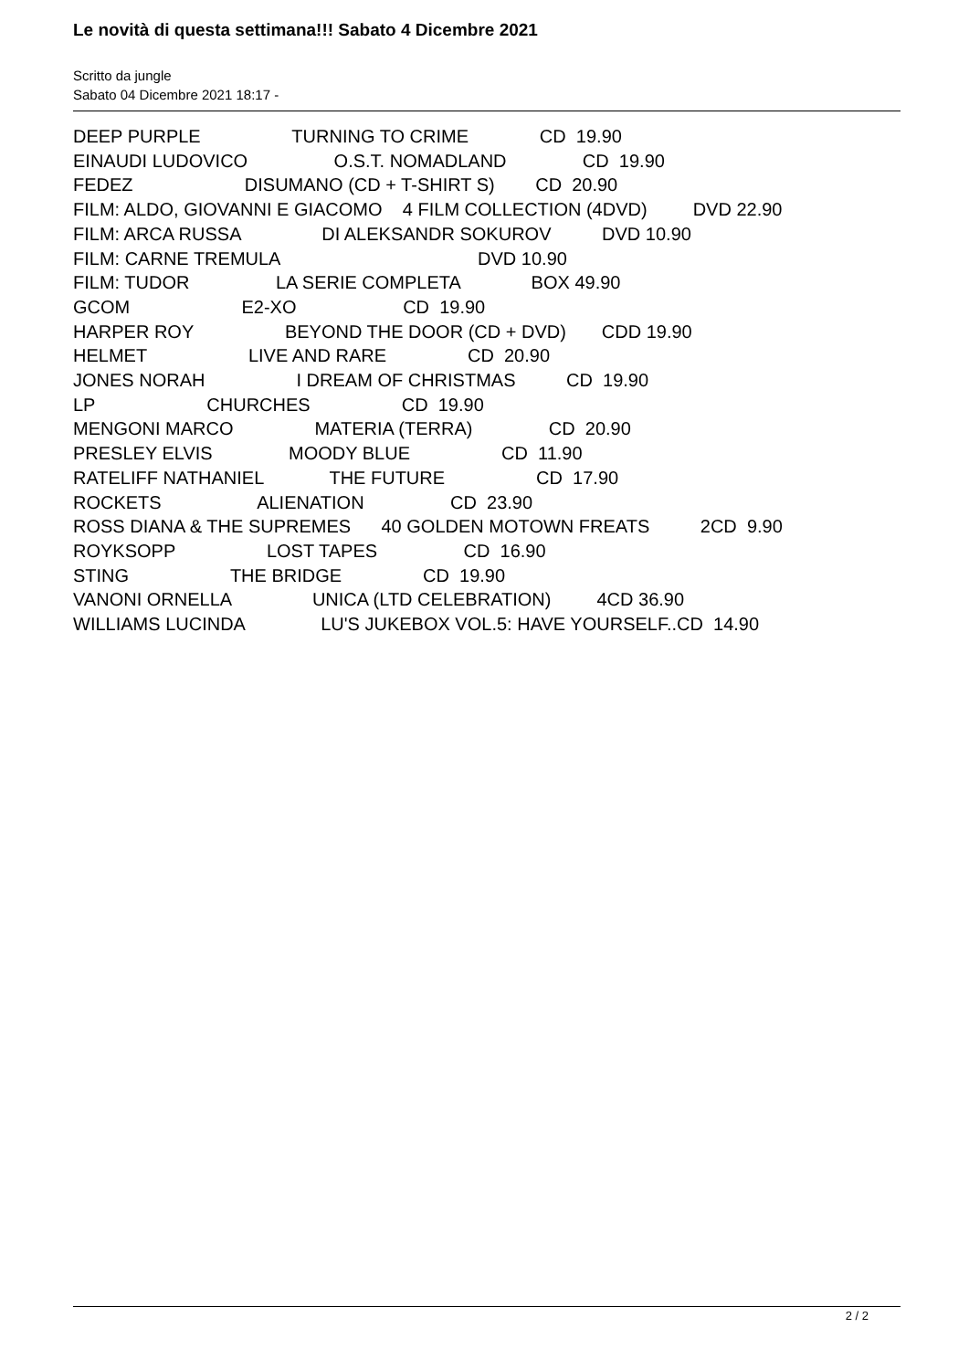Le novità di questa settimana!!! Sabato 4 Dicembre 2021
Scritto da jungle
Sabato 04 Dicembre 2021 18:17 -
DEEP PURPLE TURNING TO CRIME CD 19.90
EINAUDI LUDOVICO O.S.T. NOMADLAND CD 19.90
FEDEZ DISUMANO (CD + T-SHIRT S) CD 20.90
FILM: ALDO, GIOVANNI E GIACOMO 4 FILM COLLECTION (4DVD) DVD 22.90
FILM: ARCA RUSSA DI ALEKSANDR SOKUROV DVD 10.90
FILM: CARNE TREMULA DVD 10.90
FILM: TUDOR LA SERIE COMPLETA BOX 49.90
GCOM E2-XO CD 19.90
HARPER ROY BEYOND THE DOOR (CD + DVD) CDD 19.90
HELMET LIVE AND RARE CD 20.90
JONES NORAH I DREAM OF CHRISTMAS CD 19.90
LP CHURCHES CD 19.90
MENGONI MARCO MATERIA (TERRA) CD 20.90
PRESLEY ELVIS MOODY BLUE CD 11.90
RATELIFF NATHANIEL THE FUTURE CD 17.90
ROCKETS ALIENATION CD 23.90
ROSS DIANA & THE SUPREMES 40 GOLDEN MOTOWN FREATS 2CD 9.90
ROYKSOPP LOST TAPES CD 16.90
STING THE BRIDGE CD 19.90
VANONI ORNELLA UNICA (LTD CELEBRATION) 4CD 36.90
WILLIAMS LUCINDA LU'S JUKEBOX VOL.5: HAVE YOURSELF..CD 14.90
2 / 2